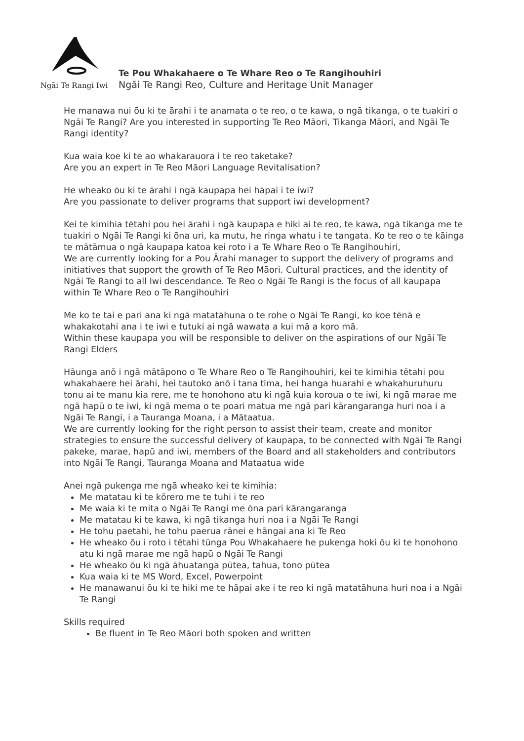Ngāi Te Rangi Iwi
Te Pou Whakahaere o Te Whare Reo o Te Rangihouhiri
Ngāi Te Rangi Reo, Culture and Heritage Unit Manager
He manawa nui ōu ki te ārahi i te anamata o te reo, o te kawa, o ngā tikanga, o te tuakiri o Ngāi Te Rangi? Are you interested in supporting Te Reo Māori, Tikanga Māori, and Ngāi Te Rangi identity?
Kua waia koe ki te ao whakarauora i te reo taketake?
Are you an expert in Te Reo Māori Language Revitalisation?
He wheako ōu ki te ārahi i ngā kaupapa hei hāpai i te iwi?
Are you passionate to deliver programs that support iwi development?
Kei te kimihia tētahi pou hei ārahi i ngā kaupapa e hiki ai te reo, te kawa, ngā tikanga me te tuakiri o Ngāi Te Rangi ki ōna uri, ka mutu, he ringa whatu i te tangata. Ko te reo o te kāinga te mātāmua o ngā kaupapa katoa kei roto i a Te Whare Reo o Te Rangihouhiri,
We are currently looking for a Pou Ārahi manager to support the delivery of programs and initiatives that support the growth of Te Reo Māori. Cultural practices, and the identity of Ngāi Te Rangi to all Iwi descendance. Te Reo o Ngāi Te Rangi is the focus of all kaupapa within Te Whare Reo o Te Rangihouhiri
Me ko te tai e pari ana ki ngā matatāhuna o te rohe o Ngāi Te Rangi, ko koe tēnā e whakakotahi ana i te iwi e tutuki ai ngā wawata a kui mā a koro mā.
Within these kaupapa you will be responsible to deliver on the aspirations of our Ngāi Te Rangi Elders
Hāunga anō i ngā mātāpono o Te Whare Reo o Te Rangihouhiri, kei te kimihia tētahi pou whakahaere hei ārahi, hei tautoko anō i tana tīma, hei hanga huarahi e whakahuruhuru tonu ai te manu kia rere, me te honohono atu ki ngā kuia koroua o te iwi, ki ngā marae me ngā hapū o te iwi, ki ngā mema o te poari matua me ngā pari kārangaranga huri noa i a Ngāi Te Rangi, i a Tauranga Moana, i a Mātaatua.
We are currently looking for the right person to assist their team, create and monitor strategies to ensure the successful delivery of kaupapa, to be connected with Ngāi Te Rangi pakeke, marae, hapū and iwi, members of the Board and all stakeholders and contributors into Ngāi Te Rangi, Tauranga Moana and Mataatua wide
Anei ngā pukenga me ngā wheako kei te kimihia:
Me matatau ki te kōrero me te tuhi i te reo
Me waia ki te mita o Ngāi Te Rangi me ōna pari kārangaranga
Me matatau ki te kawa, ki ngā tikanga huri noa i a Ngāi Te Rangi
He tohu paetahi, he tohu paerua rānei e hāngai ana ki Te Reo
He wheako ōu i roto i tētahi tūnga Pou Whakahaere he pukenga hoki ōu ki te honohono atu ki ngā marae me ngā hapū o Ngāi Te Rangi
He wheako ōu ki ngā āhuatanga pūtea, tahua, tono pūtea
Kua waia ki te MS Word, Excel, Powerpoint
He manawanui ōu ki te hiki me te hāpai ake i te reo ki ngā matatāhuna huri noa i a Ngāi Te Rangi
Skills required
Be fluent in Te Reo Māori both spoken and written